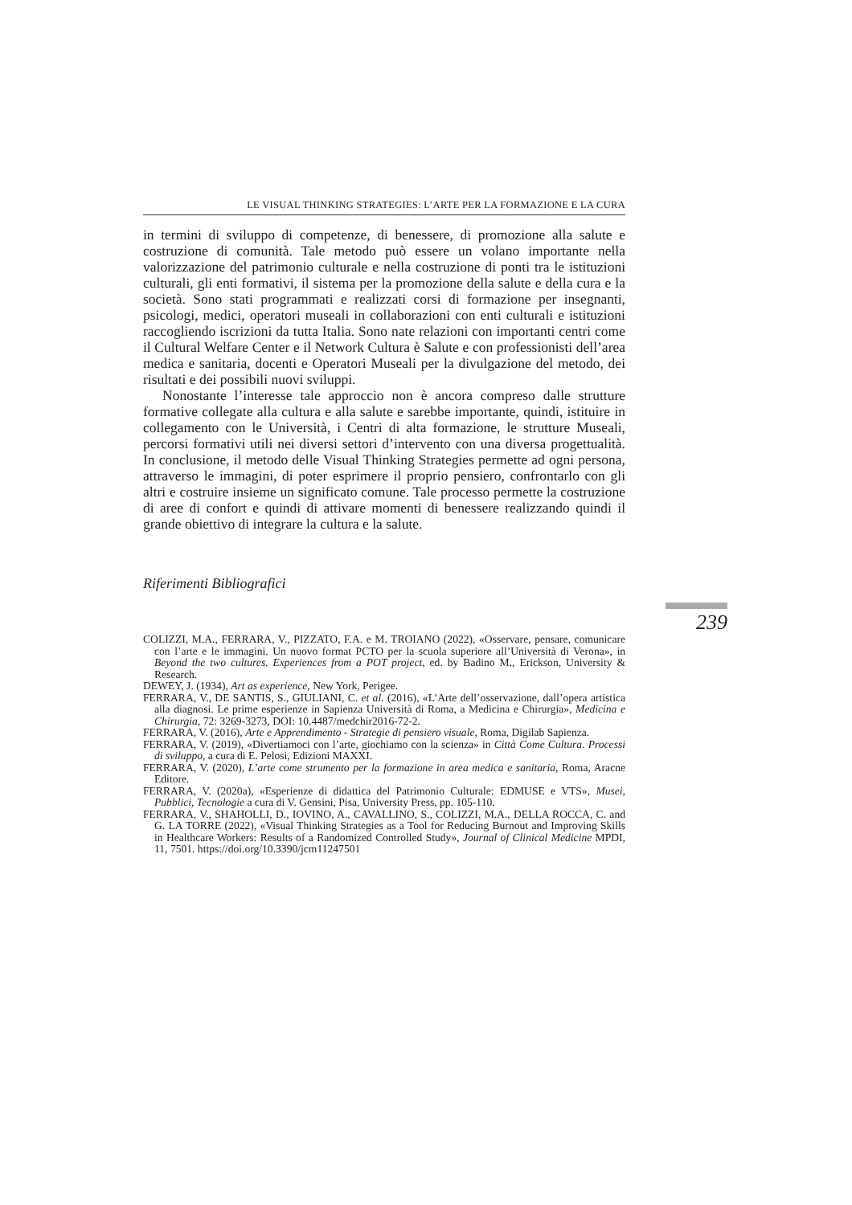LE VISUAL THINKING STRATEGIES: L’ARTE PER LA FORMAZIONE E LA CURA
in termini di sviluppo di competenze, di benessere, di promozione alla salute e costruzione di comunità. Tale metodo può essere un volano importante nella valorizzazione del patrimonio culturale e nella costruzione di ponti tra le istituzioni culturali, gli enti formativi, il sistema per la promozione della salute e della cura e la società. Sono stati programmati e realizzati corsi di formazione per insegnanti, psicologi, medici, operatori museali in collaborazioni con enti culturali e istituzioni raccogliendo iscrizioni da tutta Italia. Sono nate relazioni con importanti centri come il Cultural Welfare Center e il Network Cultura è Salute e con professionisti dell’area medica e sanitaria, docenti e Operatori Museali per la divulgazione del metodo, dei risultati e dei possibili nuovi sviluppi.
Nonostante l’interesse tale approccio non è ancora compreso dalle strutture formative collegate alla cultura e alla salute e sarebbe importante, quindi, istituire in collegamento con le Università, i Centri di alta formazione, le strutture Museali, percorsi formativi utili nei diversi settori d’intervento con una diversa progettualità. In conclusione, il metodo delle Visual Thinking Strategies permette ad ogni persona, attraverso le immagini, di poter esprimere il proprio pensiero, confrontarlo con gli altri e costruire insieme un significato comune. Tale processo permette la costruzione di aree di confort e quindi di attivare momenti di benessere realizzando quindi il grande obiettivo di integrare la cultura e la salute.
Riferimenti Bibliografici
COLIZZI, M.A., FERRARA, V., PIZZATO, F.A. e M. TROIANO (2022), «Osservare, pensare, comunicare con l’arte e le immagini. Un nuovo format PCTO per la scuola superiore all’Università di Verona», in Beyond the two cultures. Experiences from a POT project, ed. by Badino M., Erickson, University & Research.
DEWEY, J. (1934), Art as experience, New York, Perigee.
FERRARA, V., DE SANTIS, S., GIULIANI, C. et al. (2016), «L’Arte dell’osservazione, dall’opera artistica alla diagnosi. Le prime esperienze in Sapienza Università di Roma, a Medicina e Chirurgia», Medicina e Chirurgia, 72: 3269-3273, DOI: 10.4487/medchir2016-72-2.
FERRARA, V. (2016), Arte e Apprendimento - Strategie di pensiero visuale, Roma, Digilab Sapienza.
FERRARA, V. (2019), «Divertiamoci con l’arte, giochiamo con la scienza» in Città Come Cultura. Processi di sviluppo, a cura di E. Pelosi, Edizioni MAXXI.
FERRARA, V. (2020), L’arte come strumento per la formazione in area medica e sanitaria, Roma, Aracne Editore.
FERRARA, V. (2020a), «Esperienze di didattica del Patrimonio Culturale: EDMUSE e VTS», Musei, Pubblici, Tecnologie a cura di V. Gensini, Pisa, University Press, pp. 105-110.
FERRARA, V., SHAHOLLI, D., IOVINO, A., CAVALLINO, S., COLIZZI, M.A., DELLA ROCCA, C. and G. LA TORRE (2022), «Visual Thinking Strategies as a Tool for Reducing Burnout and Improving Skills in Healthcare Workers: Results of a Randomized Controlled Study», Journal of Clinical Medicine MPDI, 11, 7501. https://doi.org/10.3390/jcm11247501
239